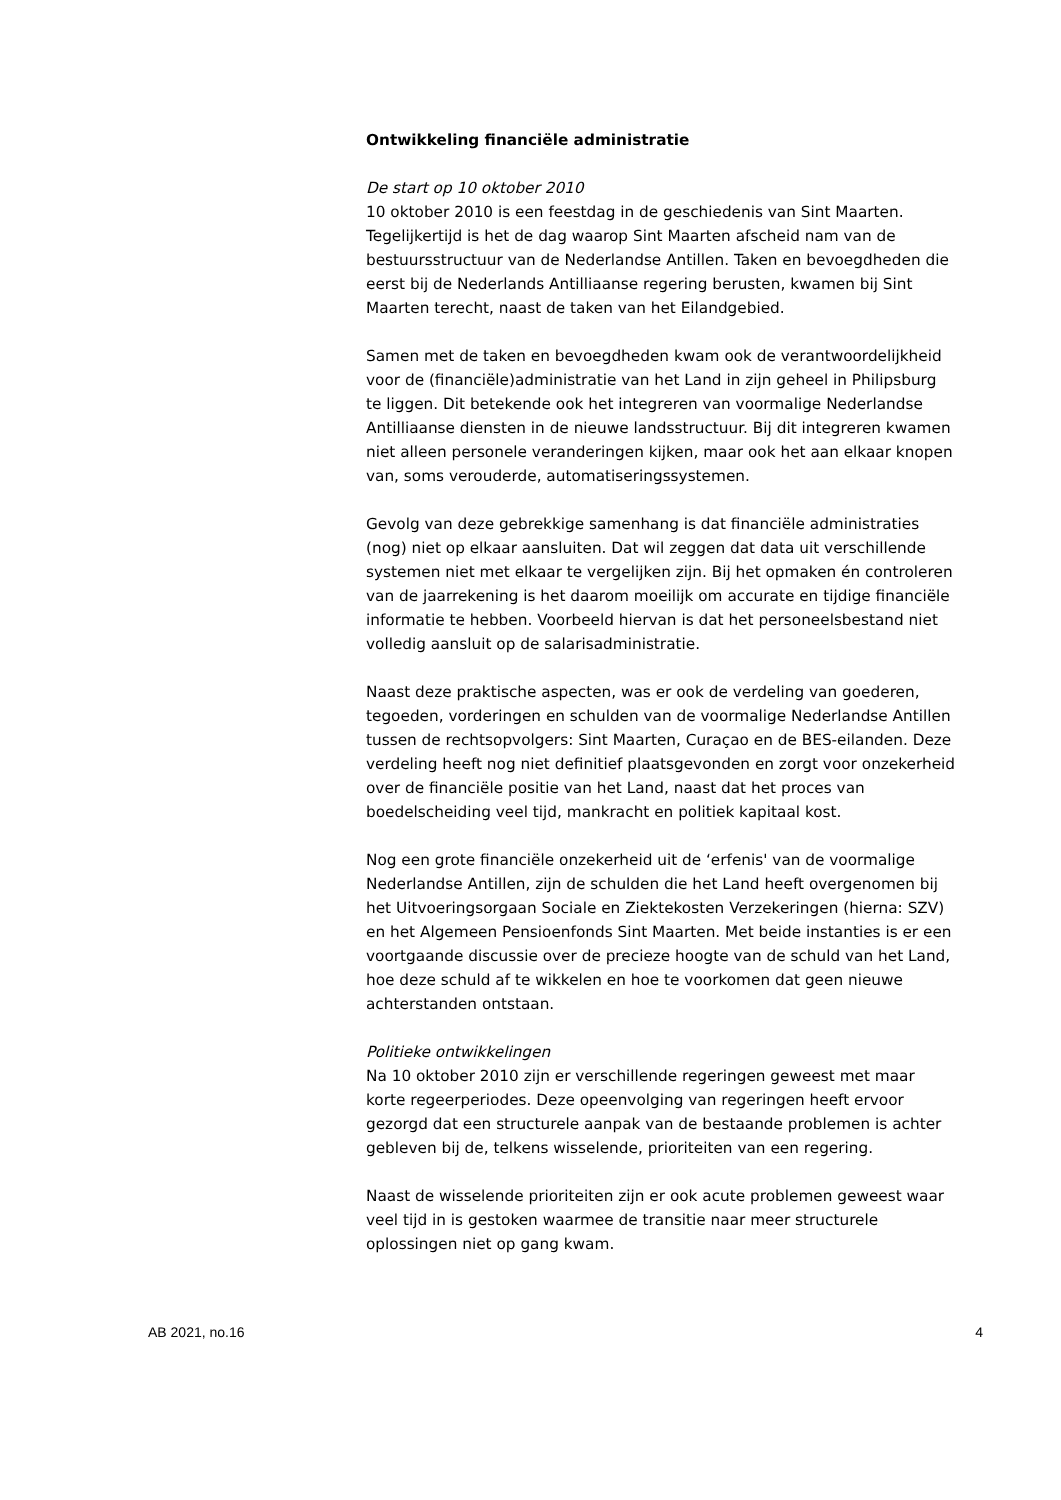Ontwikkeling financiële administratie
De start op 10 oktober 2010
10 oktober 2010 is een feestdag in de geschiedenis van Sint Maarten. Tegelijkertijd is het de dag waarop Sint Maarten afscheid nam van de bestuursstructuur van de Nederlandse Antillen. Taken en bevoegdheden die eerst bij de Nederlands Antilliaanse regering berusten, kwamen bij Sint Maarten terecht, naast de taken van het Eilandgebied.
Samen met de taken en bevoegdheden kwam ook de verantwoordelijkheid voor de (financiële)administratie van het Land in zijn geheel in Philipsburg te liggen. Dit betekende ook het integreren van voormalige Nederlandse Antilliaanse diensten in de nieuwe landsstructuur. Bij dit integreren kwamen niet alleen personele veranderingen kijken, maar ook het aan elkaar knopen van, soms verouderde, automatiseringssystemen.
Gevolg van deze gebrekkige samenhang is dat financiële administraties (nog) niet op elkaar aansluiten. Dat wil zeggen dat data uit verschillende systemen niet met elkaar te vergelijken zijn. Bij het opmaken én controleren van de jaarrekening is het daarom moeilijk om accurate en tijdige financiële informatie te hebben. Voorbeeld hiervan is dat het personeelsbestand niet volledig aansluit op de salarisadministratie.
Naast deze praktische aspecten, was er ook de verdeling van goederen, tegoeden, vorderingen en schulden van de voormalige Nederlandse Antillen tussen de rechtsopvolgers: Sint Maarten, Curaçao en de BES-eilanden. Deze verdeling heeft nog niet definitief plaatsgevonden en zorgt voor onzekerheid over de financiële positie van het Land, naast dat het proces van boedelscheiding veel tijd, mankracht en politiek kapitaal kost.
Nog een grote financiële onzekerheid uit de ‘erfenis' van de voormalige Nederlandse Antillen, zijn de schulden die het Land heeft overgenomen bij het Uitvoeringsorgaan Sociale en Ziektekosten Verzekeringen (hierna: SZV) en het Algemeen Pensioenfonds Sint Maarten. Met beide instanties is er een voortgaande discussie over de precieze hoogte van de schuld van het Land, hoe deze schuld af te wikkelen en hoe te voorkomen dat geen nieuwe achterstanden ontstaan.
Politieke ontwikkelingen
Na 10 oktober 2010 zijn er verschillende regeringen geweest met maar korte regeerperiodes. Deze opeenvolging van regeringen heeft ervoor gezorgd dat een structurele aanpak van de bestaande problemen is achter gebleven bij de, telkens wisselende, prioriteiten van een regering.
Naast de wisselende prioriteiten zijn er ook acute problemen geweest waar veel tijd in is gestoken waarmee de transitie naar meer structurele oplossingen niet op gang kwam.
AB 2021, no.16 4